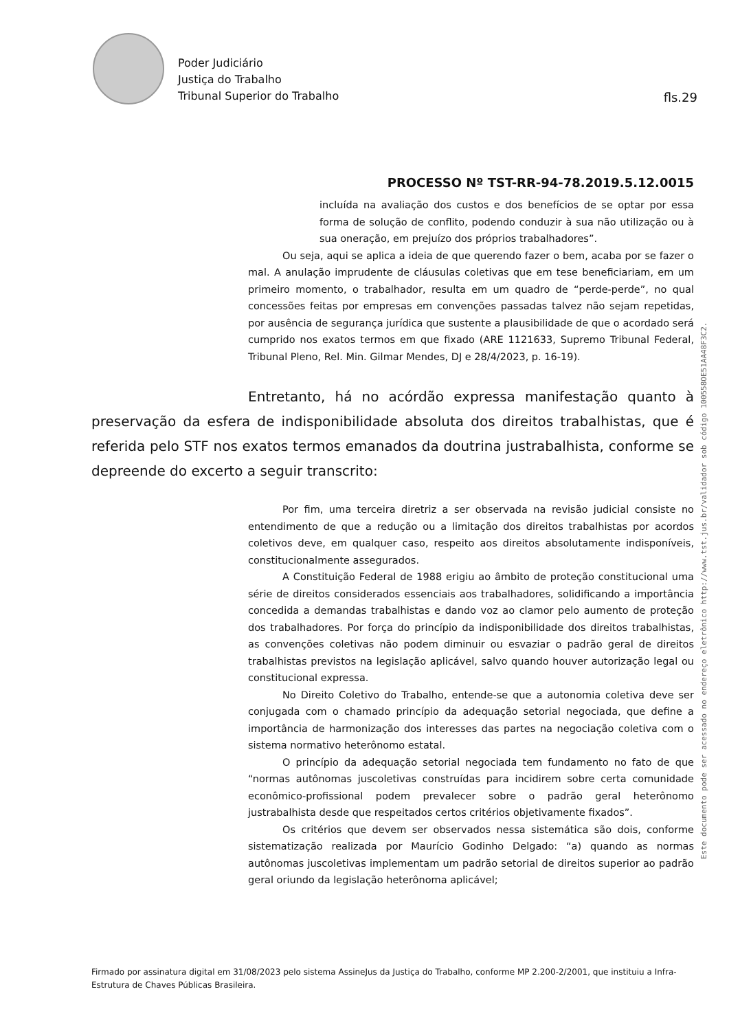Poder Judiciário
Justiça do Trabalho
Tribunal Superior do Trabalho
fls.29
Este documento pode ser acessado no endereço eletrônico http://www.tst.jus.br/validador sob código 100558OE51AA48F3C2.
PROCESSO Nº TST-RR-94-78.2019.5.12.0015
incluída na avaliação dos custos e dos benefícios de se optar por essa forma de solução de conflito, podendo conduzir à sua não utilização ou à sua oneração, em prejuízo dos próprios trabalhadores”.
Ou seja, aqui se aplica a ideia de que querendo fazer o bem, acaba por se fazer o mal. A anulação imprudente de cláusulas coletivas que em tese beneficiariam, em um primeiro momento, o trabalhador, resulta em um quadro de “perde-perde”, no qual concessões feitas por empresas em convenções passadas talvez não sejam repetidas, por ausência de segurança jurídica que sustente a plausibilidade de que o acordado será cumprido nos exatos termos em que fixado (ARE 1121633, Supremo Tribunal Federal, Tribunal Pleno, Rel. Min. Gilmar Mendes, DJ e 28/4/2023, p. 16-19).
Entretanto, há no acórdão expressa manifestação quanto à preservação da esfera de indisponibilidade absoluta dos direitos trabalhistas, que é referida pelo STF nos exatos termos emanados da doutrina justrabalhista, conforme se depreende do excerto a seguir transcrito:
Por fim, uma terceira diretriz a ser observada na revisão judicial consiste no entendimento de que a redução ou a limitação dos direitos trabalhistas por acordos coletivos deve, em qualquer caso, respeito aos direitos absolutamente indisponíveis, constitucionalmente assegurados.
A Constituição Federal de 1988 erigiu ao âmbito de proteção constitucional uma série de direitos considerados essenciais aos trabalhadores, solidificando a importância concedida a demandas trabalhistas e dando voz ao clamor pelo aumento de proteção dos trabalhadores. Por força do princípio da indisponibilidade dos direitos trabalhistas, as convenções coletivas não podem diminuir ou esvaziar o padrão geral de direitos trabalhistas previstos na legislação aplicável, salvo quando houver autorização legal ou constitucional expressa.
No Direito Coletivo do Trabalho, entende-se que a autonomia coletiva deve ser conjugada com o chamado princípio da adequação setorial negociada, que define a importância de harmonização dos interesses das partes na negociação coletiva com o sistema normativo heterônomo estatal.
O princípio da adequação setorial negociada tem fundamento no fato de que “normas autônomas juscoletivas construídas para incidirem sobre certa comunidade econômico-profissional podem prevalecer sobre o padrão geral heterônomo justrabalhista desde que respeitados certos critérios objetivamente fixados”.
Os critérios que devem ser observados nessa sistemática são dois, conforme sistematização realizada por Maurício Godinho Delgado: “a) quando as normas autônomas juscoletivas implementam um padrão setorial de direitos superior ao padrão geral oriundo da legislação heterônoma aplicável;
Firmado por assinatura digital em 31/08/2023 pelo sistema AssineJus da Justiça do Trabalho, conforme MP 2.200-2/2001, que instituiu a Infra-Estrutura de Chaves Públicas Brasileira.